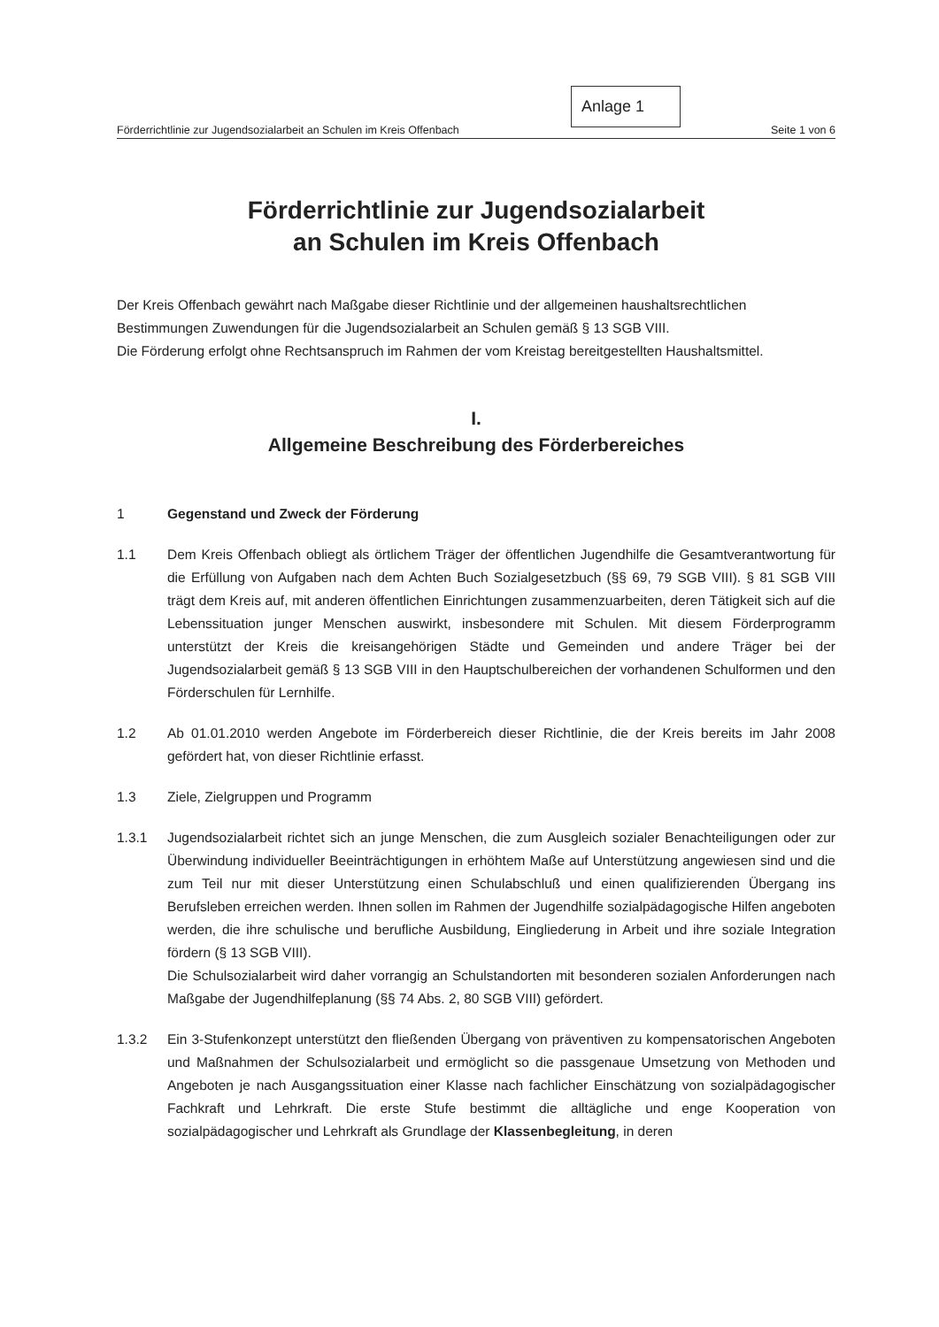Anlage 1
Förderrichtlinie zur Jugendsozialarbeit an Schulen im Kreis Offenbach Seite 1 von 6
Förderrichtlinie zur Jugendsozialarbeit
an Schulen im Kreis Offenbach
Der Kreis Offenbach gewährt nach Maßgabe dieser Richtlinie und der allgemeinen haushaltsrechtlichen Bestimmungen Zuwendungen für die Jugendsozialarbeit an Schulen gemäß § 13 SGB VIII.
Die Förderung erfolgt ohne Rechtsanspruch im Rahmen der vom Kreistag bereitgestellten Haushaltsmittel.
I.
Allgemeine Beschreibung des Förderbereiches
1 Gegenstand und Zweck der Förderung
1.1 Dem Kreis Offenbach obliegt als örtlichem Träger der öffentlichen Jugendhilfe die Gesamtverantwortung für die Erfüllung von Aufgaben nach dem Achten Buch Sozialgesetzbuch (§§ 69, 79 SGB VIII). § 81 SGB VIII trägt dem Kreis auf, mit anderen öffentlichen Einrichtungen zusammenzuarbeiten, deren Tätigkeit sich auf die Lebenssituation junger Menschen auswirkt, insbesondere mit Schulen. Mit diesem Förderprogramm unterstützt der Kreis die kreisangehörigen Städte und Gemeinden und andere Träger bei der Jugendsozialarbeit gemäß § 13 SGB VIII in den Hauptschulbereichen der vorhandenen Schulformen und den Förderschulen für Lernhilfe.
1.2 Ab 01.01.2010 werden Angebote im Förderbereich dieser Richtlinie, die der Kreis bereits im Jahr 2008 gefördert hat, von dieser Richtlinie erfasst.
1.3 Ziele, Zielgruppen und Programm
1.3.1 Jugendsozialarbeit richtet sich an junge Menschen, die zum Ausgleich sozialer Benachteiligungen oder zur Überwindung individueller Beeinträchtigungen in erhöhtem Maße auf Unterstützung angewiesen sind und die zum Teil nur mit dieser Unterstützung einen Schulabschluß und einen qualifizierenden Übergang ins Berufsleben erreichen werden. Ihnen sollen im Rahmen der Jugendhilfe sozialpädagogische Hilfen angeboten werden, die ihre schulische und berufliche Ausbildung, Eingliederung in Arbeit und ihre soziale Integration fördern (§ 13 SGB VIII).
Die Schulsozialarbeit wird daher vorrangig an Schulstandorten mit besonderen sozialen Anforderungen nach Maßgabe der Jugendhilfeplanung (§§ 74 Abs. 2, 80 SGB VIII) gefördert.
1.3.2 Ein 3-Stufenkonzept unterstützt den fließenden Übergang von präventiven zu kompensatorischen Angeboten und Maßnahmen der Schulsozialarbeit und ermöglicht so die passgenaue Umsetzung von Methoden und Angeboten je nach Ausgangssituation einer Klasse nach fachlicher Einschätzung von sozialpädagogischer Fachkraft und Lehrkraft. Die erste Stufe bestimmt die alltägliche und enge Kooperation von sozialpädagogischer und Lehrkraft als Grundlage der Klassenbegleitung, in deren